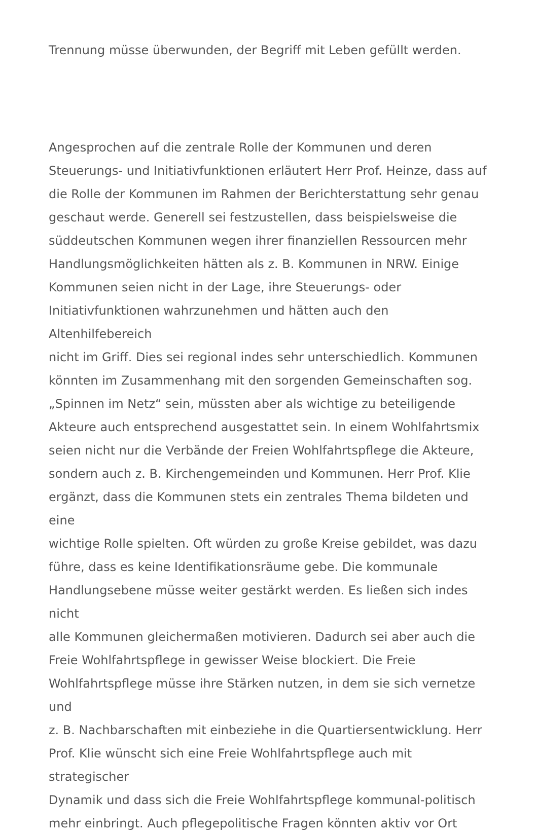Trennung müsse überwunden, der Begriff mit Leben gefüllt werden.
Angesprochen auf die zentrale Rolle der Kommunen und deren
Steuerungs- und Initiativfunktionen erläutert Herr Prof. Heinze, dass auf
die Rolle der Kommunen im Rahmen der Berichterstattung sehr genau
geschaut werde. Generell sei festzustellen, dass beispielsweise die
süddeutschen Kommunen wegen ihrer finanziellen Ressourcen mehr
Handlungsmöglichkeiten hätten als z. B. Kommunen in NRW. Einige
Kommunen seien nicht in der Lage, ihre Steuerungs- oder
Initiativfunktionen wahrzunehmen und hätten auch den Altenhilfebereich
nicht im Griff. Dies sei regional indes sehr unterschiedlich. Kommunen
könnten im Zusammenhang mit den sorgenden Gemeinschaften sog.
„Spinnen im Netz“ sein, müssten aber als wichtige zu beteiligende
Akteure auch entsprechend ausgestattet sein. In einem Wohlfahrtsmix
seien nicht nur die Verbände der Freien Wohlfahrtspflege die Akteure,
sondern auch z. B. Kirchengemeinden und Kommunen. Herr Prof. Klie
ergänzt, dass die Kommunen stets ein zentrales Thema bildeten und eine
wichtige Rolle spielten. Oft würden zu große Kreise gebildet, was dazu
führe, dass es keine Identifikationsräume gebe. Die kommunale
Handlungsebene müsse weiter gestärkt werden. Es ließen sich indes nicht
alle Kommunen gleichermaßen motivieren. Dadurch sei aber auch die
Freie Wohlfahrtspflege in gewisser Weise blockiert. Die Freie
Wohlfahrtspflege müsse ihre Stärken nutzen, in dem sie sich vernetze und
z. B. Nachbarschaften mit einbeziehe in die Quartiersentwicklung. Herr
Prof. Klie wünscht sich eine Freie Wohlfahrtspflege auch mit strategischer
Dynamik und dass sich die Freie Wohlfahrtspflege kommunal-politisch
mehr einbringt. Auch pflegepolitische Fragen könnten aktiv vor Ort